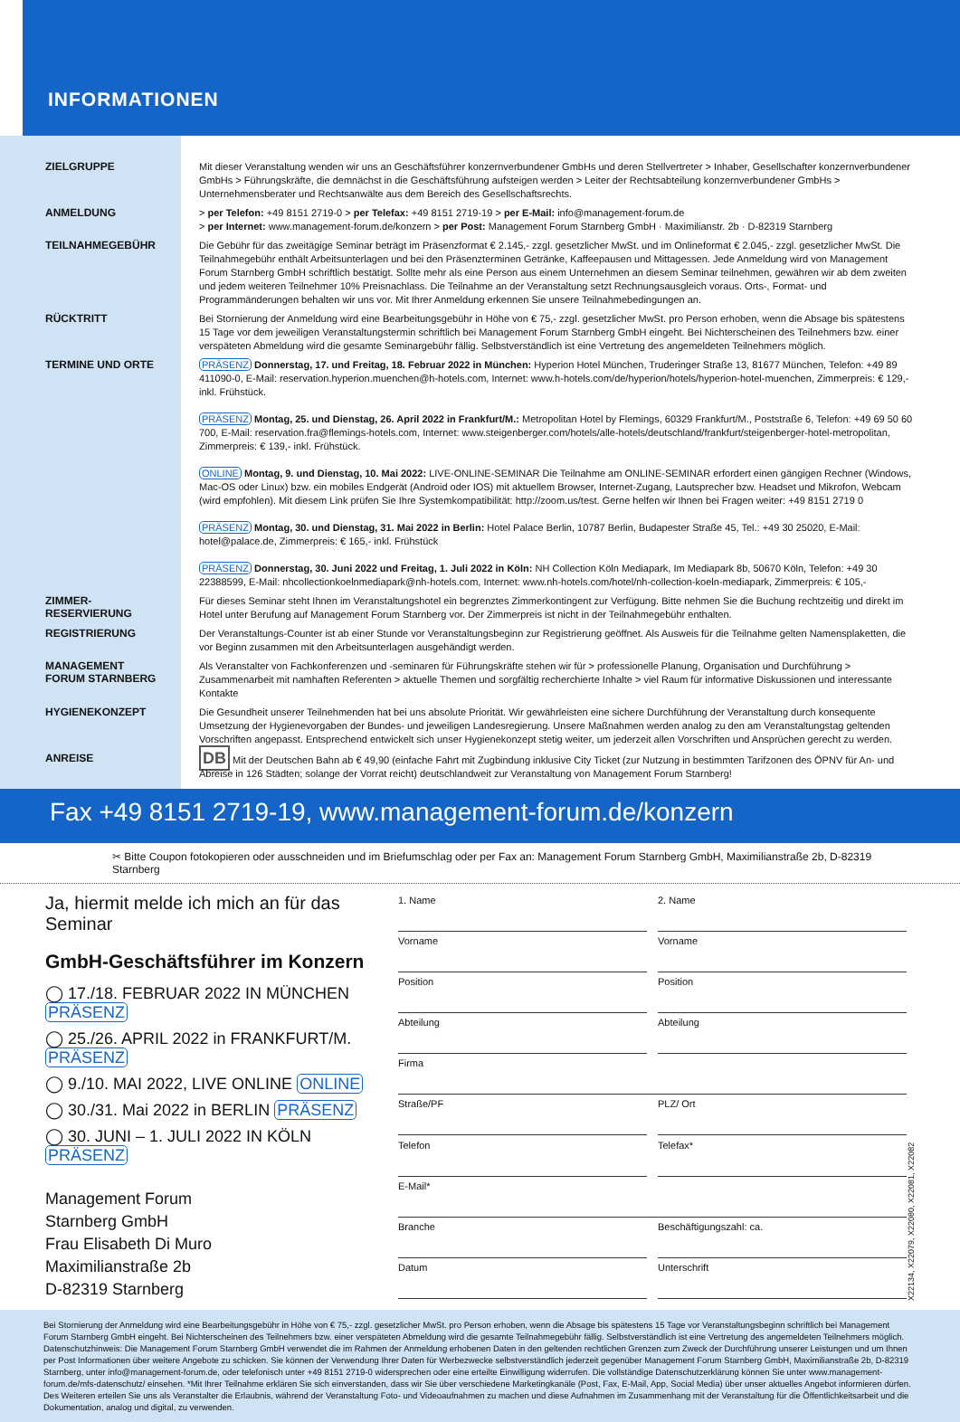INFORMATIONEN
ZIELGRUPPE
Mit dieser Veranstaltung wenden wir uns an Geschäftsführer konzernverbundener GmbHs und deren Stellvertreter > Inhaber, Gesellschafter konzernverbundener GmbHs > Führungskräfte, die demnächst in die Geschäftsführung aufsteigen werden > Leiter der Rechtsabteilung konzernverbundener GmbHs > Unternehmensberater und Rechtsanwälte aus dem Bereich des Gesellschaftsrechts.
ANMELDUNG
> per Telefon: +49 8151 2719-0 > per Telefax: +49 8151 2719-19 > per E-Mail: info@management-forum.de
> per Internet: www.management-forum.de/konzern > per Post: Management Forum Starnberg GmbH · Maximilianstr. 2b · D-82319 Starnberg
TEILNAHMEGEBÜHR
Die Gebühr für das zweitägige Seminar beträgt im Präsenzformat € 2.145,- zzgl. gesetzlicher MwSt. und im Onlineformat € 2.045,- zzgl. gesetzlicher MwSt. Die Teilnahmegebühr enthält Arbeitsunterlagen und bei den Präsenzterminen Getränke, Kaffeepausen und Mittagessen. Jede Anmeldung wird von Management Forum Starnberg GmbH schriftlich bestätigt. Sollte mehr als eine Person aus einem Unternehmen an diesem Seminar teilnehmen, gewähren wir ab dem zweiten und jedem weiteren Teilnehmer 10% Preisnachlass. Die Teilnahme an der Veranstaltung setzt Rechnungsausgleich voraus. Orts-, Format- und Programmänderungen behalten wir uns vor. Mit Ihrer Anmeldung erkennen Sie unsere Teilnahmebedingungen an.
RÜCKTRITT
Bei Stornierung der Anmeldung wird eine Bearbeitungsgebühr in Höhe von € 75,- zzgl. gesetzlicher MwSt. pro Person erhoben, wenn die Absage bis spätestens 15 Tage vor dem jeweiligen Veranstaltungstermin schriftlich bei Management Forum Starnberg GmbH eingeht. Bei Nichterscheinen des Teilnehmers bzw. einer verspäteten Abmeldung wird die gesamte Seminargebühr fällig. Selbstverständlich ist eine Vertretung des angemeldeten Teilnehmers möglich.
TERMINE UND ORTE
PRÄSENZ Donnerstag, 17. und Freitag, 18. Februar 2022 in München: Hyperion Hotel München, Truderinger Straße 13, 81677 München, Telefon: +49 89 411090-0, E-Mail: reservation.hyperion.muenchen@h-hotels.com, Internet: www.h-hotels.com/de/hyperion/hotels/hyperion-hotel-muenchen, Zimmerpreis: € 129,- inkl. Frühstück.
PRÄSENZ Montag, 25. und Dienstag, 26. April 2022 in Frankfurt/M.: Metropolitan Hotel by Flemings, 60329 Frankfurt/M., Poststraße 6, Telefon: +49 69 50 60 700, E-Mail: reservation.fra@flemings-hotels.com, Internet: www.steigenberger.com/hotels/alle-hotels/deutschland/frankfurt/steigenberger-hotel-metropolitan, Zimmerpreis: € 139,- inkl. Frühstück.
ONLINE Montag, 9. und Dienstag, 10. Mai 2022: LIVE-ONLINE-SEMINAR Die Teilnahme am ONLINE-SEMINAR erfordert einen gängigen Rechner (Windows, Mac-OS oder Linux) bzw. ein mobiles Endgerät (Android oder IOS) mit aktuellem Browser, Internet-Zugang, Lautsprecher bzw. Headset und Mikrofon, Webcam (wird empfohlen). Mit diesem Link prüfen Sie Ihre Systemkompatibilität: http://zoom.us/test. Gerne helfen wir Ihnen bei Fragen weiter: +49 8151 2719 0
PRÄSENZ Montag, 30. und Dienstag, 31. Mai 2022 in Berlin: Hotel Palace Berlin, 10787 Berlin, Budapester Straße 45, Tel.: +49 30 25020, E-Mail: hotel@palace.de, Zimmerpreis: € 165,- inkl. Frühstück
PRÄSENZ Donnerstag, 30. Juni 2022 und Freitag, 1. Juli 2022 in Köln: NH Collection Köln Mediapark, Im Mediapark 8b, 50670 Köln, Telefon: +49 30 22388599, E-Mail: nhcollectionkoelnmediapark@nh-hotels.com, Internet: www.nh-hotels.com/hotel/nh-collection-koeln-mediapark, Zimmerpreis: € 105,-
ZIMMER-
RESERVIERUNG
Für dieses Seminar steht Ihnen im Veranstaltungshotel ein begrenztes Zimmerkontingent zur Verfügung. Bitte nehmen Sie die Buchung rechtzeitig und direkt im Hotel unter Berufung auf Management Forum Starnberg vor. Der Zimmerpreis ist nicht in der Teilnahmegebühr enthalten.
REGISTRIERUNG
Der Veranstaltungs-Counter ist ab einer Stunde vor Veranstaltungsbeginn zur Registrierung geöffnet. Als Ausweis für die Teilnahme gelten Namensplaketten, die vor Beginn zusammen mit den Arbeitsunterlagen ausgehändigt werden.
MANAGEMENT
FORUM STARNBERG
Als Veranstalter von Fachkonferenzen und -seminaren für Führungskräfte stehen wir für > professionelle Planung, Organisation und Durchführung > Zusammenarbeit mit namhaften Referenten > aktuelle Themen und sorgfältig recherchierte Inhalte > viel Raum für informative Diskussionen und interessante Kontakte
HYGIENEKONZEPT
Die Gesundheit unserer Teilnehmenden hat bei uns absolute Priorität. Wir gewährleisten eine sichere Durchführung der Veranstaltung durch konsequente Umsetzung der Hygienevorgaben der Bundes- und jeweiligen Landesregierung. Unsere Maßnahmen werden analog zu den am Veranstaltungstag geltenden Vorschriften angepasst. Entsprechend entwickelt sich unser Hygienekonzept stetig weiter, um jederzeit allen Vorschriften und Ansprüchen gerecht zu werden.
ANREISE
DB Mit der Deutschen Bahn ab € 49,90 (einfache Fahrt mit Zugbindung inklusive City Ticket (zur Nutzung in bestimmten Tarifzonen des ÖPNV für An- und Abreise in 126 Städten; solange der Vorrat reicht) deutschlandweit zur Veranstaltung von Management Forum Starnberg!
Fax +49 8151 2719-19, www.management-forum.de/konzern
✂ Bitte Coupon fotokopieren oder ausschneiden und im Briefumschlag oder per Fax an: Management Forum Starnberg GmbH, Maximilianstraße 2b, D-82319 Starnberg
Ja, hiermit melde ich mich an für das Seminar
GmbH-Geschäftsführer im Konzern
◯ 17./18. FEBRUAR 2022 IN MÜNCHEN PRÄSENZ
◯ 25./26. APRIL 2022 in FRANKFURT/M. PRÄSENZ
◯ 9./10. MAI 2022, LIVE ONLINE ONLINE
◯ 30./31. Mai 2022 in BERLIN PRÄSENZ
◯ 30. JUNI – 1. JULI 2022 IN KÖLN PRÄSENZ
Management Forum
Starnberg GmbH
Frau Elisabeth Di Muro
Maximilianstraße 2b
D-82319 Starnberg
1. Name
2. Name
Vorname
Vorname
Position
Position
Abteilung
Abteilung
Firma
Straße/PF
PLZ/ Ort
Telefon
Telefax*
E-Mail*
Branche
Beschäftigungszahl: ca.
Datum
Unterschrift
X22134, X22079, X22080, X22081, X22082
Bei Stornierung der Anmeldung wird eine Bearbeitungsgebühr in Höhe von € 75,- zzgl. gesetzlicher MwSt. pro Person erhoben, wenn die Absage bis spätestens 15 Tage vor Veranstaltungsbeginn schriftlich bei Management Forum Starnberg GmbH eingeht. Bei Nichterscheinen des Teilnehmers bzw. einer verspäteten Abmeldung wird die gesamte Teilnahmegebühr fällig. Selbstverständlich ist eine Vertretung des angemeldeten Teilnehmers möglich. Datenschutzhinweis: Die Management Forum Starnberg GmbH verwendet die im Rahmen der Anmeldung erhobenen Daten in den geltenden rechtlichen Grenzen zum Zweck der Durchführung unserer Leistungen und um Ihnen per Post Informationen über weitere Angebote zu schicken. Sie können der Verwendung Ihrer Daten für Werbezwecke selbstverständlich jederzeit gegenüber Management Forum Starnberg GmbH, Maximilianstraße 2b, D-82319 Starnberg, unter info@management-forum.de, oder telefonisch unter +49 8151 2719-0 widersprechen oder eine erteilte Einwilligung widerrufen. Die vollständige Datenschutzerklärung können Sie unter www.management-forum.de/mfs-datenschutz/ einsehen. *Mit Ihrer Teilnahme erklären Sie sich einverstanden, dass wir Sie über verschiedene Marketingkanäle (Post, Fax, E-Mail, App, Social Media) über unser aktuelles Angebot informieren dürfen. Des Weiteren erteilen Sie uns als Veranstalter die Erlaubnis, während der Veranstaltung Foto- und Videoaufnahmen zu machen und diese Aufnahmen im Zusammenhang mit der Veranstaltung für die Öffentlichkeitsarbeit und die Dokumentation, analog und digital, zu verwenden.